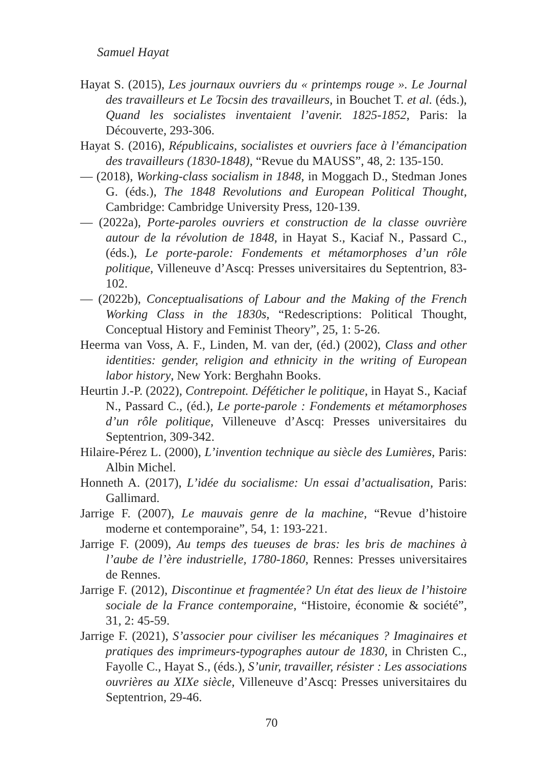Samuel Hayat
Hayat S. (2015), Les journaux ouvriers du « printemps rouge ». Le Journal des travailleurs et Le Tocsin des travailleurs, in Bouchet T. et al. (éds.), Quand les socialistes inventaient l’avenir. 1825-1852, Paris: la Découverte, 293-306.
Hayat S. (2016), Républicains, socialistes et ouvriers face à l’émancipation des travailleurs (1830-1848), “Revue du MAUSS”, 48, 2: 135-150.
— (2018), Working-class socialism in 1848, in Moggach D., Stedman Jones G. (éds.), The 1848 Revolutions and European Political Thought, Cambridge: Cambridge University Press, 120-139.
— (2022a), Porte-paroles ouvriers et construction de la classe ouvrière autour de la révolution de 1848, in Hayat S., Kaciaf N., Passard C., (éds.), Le porte-parole: Fondements et métamorphoses d’un rôle politique, Villeneuve d’Ascq: Presses universitaires du Septentrion, 83-102.
— (2022b), Conceptualisations of Labour and the Making of the French Working Class in the 1830s, “Redescriptions: Political Thought, Conceptual History and Feminist Theory”, 25, 1: 5-26.
Heerma van Voss, A. F., Linden, M. van der, (éd.) (2002), Class and other identities: gender, religion and ethnicity in the writing of European labor history, New York: Berghahn Books.
Heurtin J.-P. (2022), Contrepoint. Déféticher le politique, in Hayat S., Kaciaf N., Passard C., (éd.), Le porte-parole : Fondements et métamorphoses d’un rôle politique, Villeneuve d’Ascq: Presses universitaires du Septentrion, 309-342.
Hilaire-Pérez L. (2000), L’invention technique au siècle des Lumières, Paris: Albin Michel.
Honneth A. (2017), L’idée du socialisme: Un essai d’actualisation, Paris: Gallimard.
Jarrige F. (2007), Le mauvais genre de la machine, “Revue d’histoire moderne et contemporaine”, 54, 1: 193-221.
Jarrige F. (2009), Au temps des tueuses de bras: les bris de machines à l’aube de l’ère industrielle, 1780-1860, Rennes: Presses universitaires de Rennes.
Jarrige F. (2012), Discontinue et fragmentée? Un état des lieux de l’histoire sociale de la France contemporaine, “Histoire, économie & société”, 31, 2: 45-59.
Jarrige F. (2021), S’associer pour civiliser les mécaniques ? Imaginaires et pratiques des imprimeurs-typographes autour de 1830, in Christen C., Fayolle C., Hayat S., (éds.), S’unir, travailler, résister : Les associations ouvrières au XIXe siècle, Villeneuve d’Ascq: Presses universitaires du Septentrion, 29-46.
70